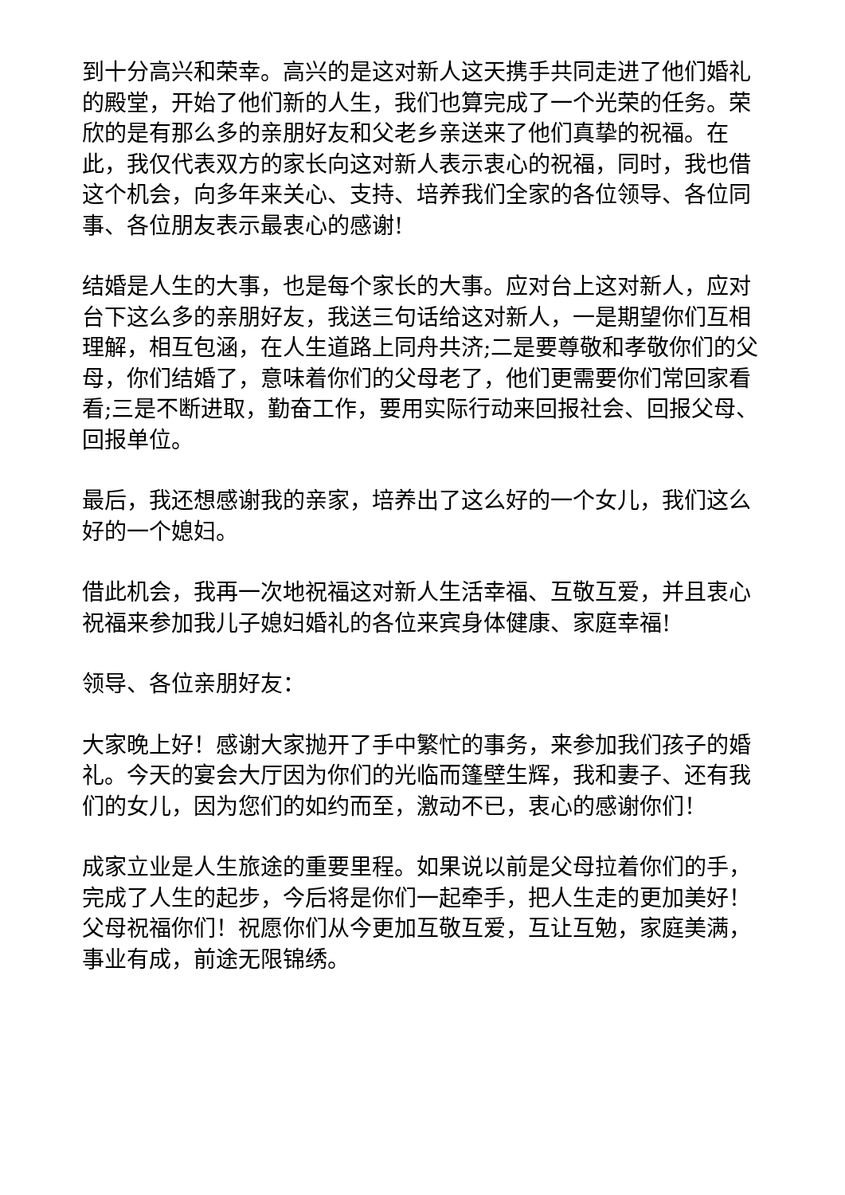到十分高兴和荣幸。高兴的是这对新人这天携手共同走进了他们婚礼的殿堂，开始了他们新的人生，我们也算完成了一个光荣的任务。荣欣的是有那么多的亲朋好友和父老乡亲送来了他们真挚的祝福。在此，我仅代表双方的家长向这对新人表示衷心的祝福，同时，我也借这个机会，向多年来关心、支持、培养我们全家的各位领导、各位同事、各位朋友表示最衷心的感谢!
结婚是人生的大事，也是每个家长的大事。应对台上这对新人，应对台下这么多的亲朋好友，我送三句话给这对新人，一是期望你们互相理解，相互包涵，在人生道路上同舟共济;二是要尊敬和孝敬你们的父母，你们结婚了，意味着你们的父母老了，他们更需要你们常回家看看;三是不断进取，勤奋工作，要用实际行动来回报社会、回报父母、回报单位。
最后，我还想感谢我的亲家，培养出了这么好的一个女儿，我们这么好的一个媳妇。
借此机会，我再一次地祝福这对新人生活幸福、互敬互爱，并且衷心祝福来参加我儿子媳妇婚礼的各位来宾身体健康、家庭幸福!
领导、各位亲朋好友：
大家晚上好！感谢大家抛开了手中繁忙的事务，来参加我们孩子的婚礼。今天的宴会大厅因为你们的光临而篷壁生辉，我和妻子、还有我们的女儿，因为您们的如约而至，激动不已，衷心的感谢你们！
成家立业是人生旅途的重要里程。如果说以前是父母拉着你们的手，完成了人生的起步，今后将是你们一起牵手，把人生走的更加美好！父母祝福你们！祝愿你们从今更加互敬互爱，互让互勉，家庭美满，事业有成，前途无限锦绣。